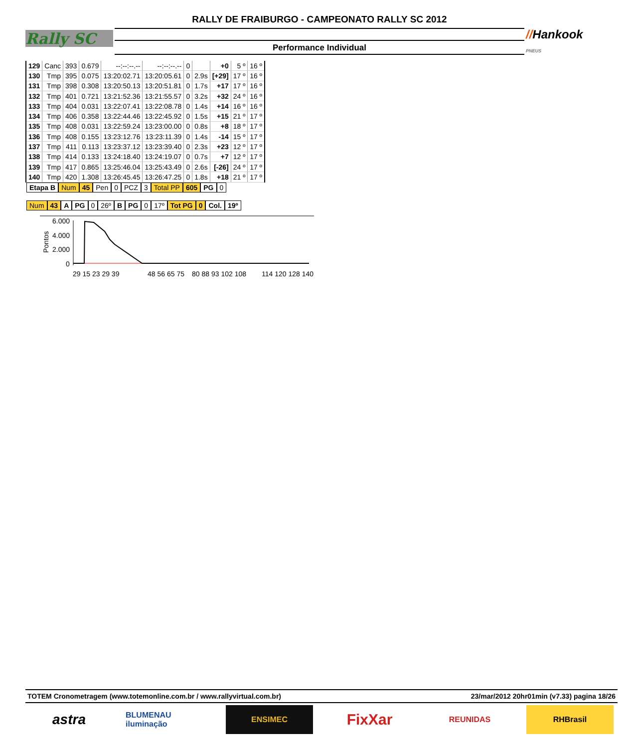Rally SC
RALLY DE FRAIBURGO - CAMPEONATO RALLY SC 2012
Performance Individual
//Hankook
PNEUS
| 129 | Canc | 393 | 0.679 | --:--:--.-- | --:--:--.-- | 0 | | +0 | 5 º | 16 º |
| 130 | Tmp | 395 | 0.075 | 13:20:02.71 | 13:20:05.61 | 0 | 2.9s | [+29] | 17 º | 16 º |
| 131 | Tmp | 398 | 0.308 | 13:20:50.13 | 13:20:51.81 | 0 | 1.7s | +17 | 17 º | 16 º |
| 132 | Tmp | 401 | 0.721 | 13:21:52.36 | 13:21:55.57 | 0 | 3.2s | +32 | 24 º | 16 º |
| 133 | Tmp | 404 | 0.031 | 13:22:07.41 | 13:22:08.78 | 0 | 1.4s | +14 | 16 º | 16 º |
| 134 | Tmp | 406 | 0.358 | 13:22:44.46 | 13:22:45.92 | 0 | 1.5s | +15 | 21 º | 17 º |
| 135 | Tmp | 408 | 0.031 | 13:22:59.24 | 13:23:00.00 | 0 | 0.8s | +8 | 18 º | 17 º |
| 136 | Tmp | 408 | 0.155 | 13:23:12.76 | 13:23:11.39 | 0 | 1.4s | -14 | 15 º | 17 º |
| 137 | Tmp | 411 | 0.113 | 13:23:37.12 | 13:23:39.40 | 0 | 2.3s | +23 | 12 º | 17 º |
| 138 | Tmp | 414 | 0.133 | 13:24:18.40 | 13:24:19.07 | 0 | 0.7s | +7 | 12 º | 17 º |
| 139 | Tmp | 417 | 0.865 | 13:25:46.04 | 13:25:43.49 | 0 | 2.6s | [-26] | 24 º | 17 º |
| 140 | Tmp | 420 | 1.308 | 13:26:45.45 | 13:26:47.25 | 0 | 1.8s | +18 | 21 º | 17 º |
Etapa B Num 45 Pen 0 PCZ 3 Total PP 605 PG 0
Num 43 A PG 0 26º B PG 0 17º Tot PG 0 Col. 19º
6.000
4.000
2.000
0
Pontos
29 15 23 29 39
48 56 65 75
80 88 93 102 108
114 120 128 140
TOTEM Cronometragem (www.totemonline.com.br / www.rallyvirtual.com.br) 23/mar/2012 20hr01min (v7.33) pagina 18/26
astra
BLUMENAU iluminação
ENSIMEC
FixXar
REUNIDAS RHBrasil